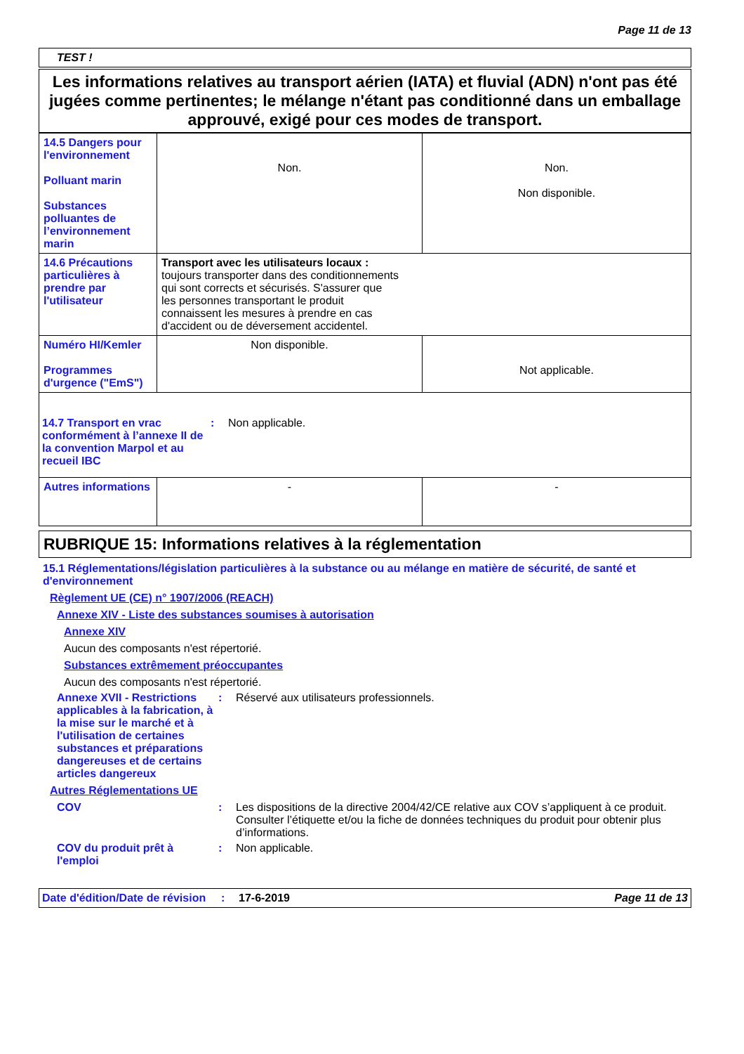Page 11 de 13
TEST !
Les informations relatives au transport aérien (IATA) et fluvial (ADN) n'ont pas été jugées comme pertinentes; le mélange n'étant pas conditionné dans un emballage approuvé, exigé pour ces modes de transport.
| 14.5 Dangers pour l'environnement Polluant marin Substances polluantes de l’environnement marin | Non. | Non. Non disponible. |
| 14.6 Précautions particulières à prendre par l'utilisateur | Transport avec les utilisateurs locaux : toujours transporter dans des conditionnements qui sont corrects et sécurisés. S'assurer que les personnes transportant le produit connaissent les mesures à prendre en cas d'accident ou de déversement accidentel. | |
| Numéro HI/Kemler Programmes d'urgence ("EmS") | Non disponible. | Not applicable. |
| 14.7 Transport en vrac conformément à l’annexe II de la convention Marpol et au recueil IBC : Non applicable. | | |
| Autres informations | - | - |
RUBRIQUE 15: Informations relatives à la réglementation
15.1 Réglementations/législation particulières à la substance ou au mélange en matière de sécurité, de santé et d'environnement
Règlement UE (CE) n° 1907/2006 (REACH)
Annexe XIV - Liste des substances soumises à autorisation
Annexe XIV
Aucun des composants n'est répertorié.
Substances extrêmement préoccupantes
Aucun des composants n'est répertorié.
Annexe XVII - Restrictions applicables à la fabrication, à la mise sur le marché et à l'utilisation de certaines substances et préparations dangereuses et de certains articles dangereux: Réservé aux utilisateurs professionnels.
Autres Réglementations UE
COV: Les dispositions de la directive 2004/42/CE relative aux COV s’appliquent à ce produit. Consulter l’étiquette et/ou la fiche de données techniques du produit pour obtenir plus d’informations.
COV du produit prêt à l'emploi: Non applicable.
Date d'édition/Date de révision: 17-6-2019 Page 11 de 13